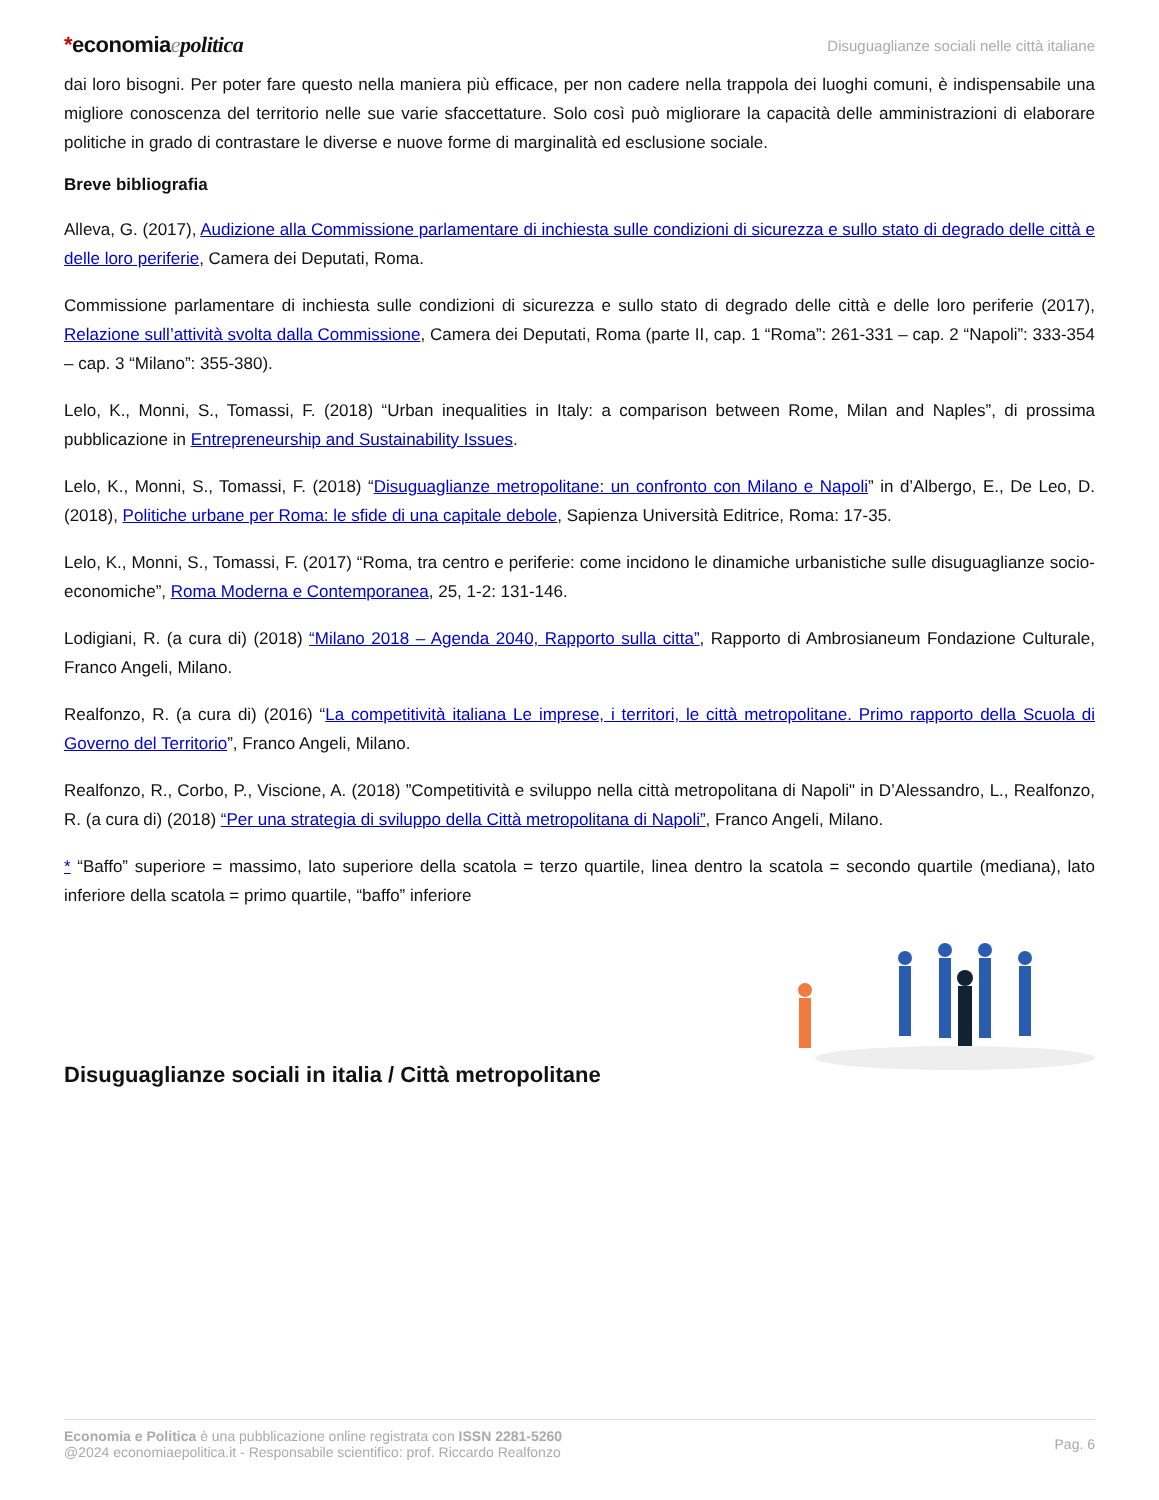*economiaepolitica
Disuguaglianze sociali nelle città italiane
dai loro bisogni. Per poter fare questo nella maniera più efficace, per non cadere nella trappola dei luoghi comuni, è indispensabile una migliore conoscenza del territorio nelle sue varie sfaccettature. Solo così può migliorare la capacità delle amministrazioni di elaborare politiche in grado di contrastare le diverse e nuove forme di marginalità ed esclusione sociale.
Breve bibliografia
Alleva, G. (2017), Audizione alla Commissione parlamentare di inchiesta sulle condizioni di sicurezza e sullo stato di degrado delle città e delle loro periferie, Camera dei Deputati, Roma.
Commissione parlamentare di inchiesta sulle condizioni di sicurezza e sullo stato di degrado delle città e delle loro periferie (2017), Relazione sull’attività svolta dalla Commissione, Camera dei Deputati, Roma (parte II, cap. 1 “Roma”: 261-331 – cap. 2 “Napoli”: 333-354 – cap. 3 “Milano”: 355-380).
Lelo, K., Monni, S., Tomassi, F. (2018) “Urban inequalities in Italy: a comparison between Rome, Milan and Naples”, di prossima pubblicazione in Entrepreneurship and Sustainability Issues.
Lelo, K., Monni, S., Tomassi, F. (2018) “Disuguaglianze metropolitane: un confronto con Milano e Napoli” in d’Albergo, E., De Leo, D. (2018), Politiche urbane per Roma: le sfide di una capitale debole, Sapienza Università Editrice, Roma: 17-35.
Lelo, K., Monni, S., Tomassi, F. (2017) “Roma, tra centro e periferie: come incidono le dinamiche urbanistiche sulle disuguaglianze socio-economiche”, Roma Moderna e Contemporanea, 25, 1-2: 131-146.
Lodigiani, R. (a cura di) (2018) “Milano 2018 – Agenda 2040, Rapporto sulla citta”, Rapporto di Ambrosianeum Fondazione Culturale, Franco Angeli, Milano.
Realfonzo, R. (a cura di) (2016) “La competitività italiana Le imprese, i territori, le città metropolitane. Primo rapporto della Scuola di Governo del Territorio”, Franco Angeli, Milano.
Realfonzo, R., Corbo, P., Viscione, A. (2018) ”Competitività e sviluppo nella città metropolitana di Napoli" in D’Alessandro, L., Realfonzo, R. (a cura di) (2018) “Per una strategia di sviluppo della Città metropolitana di Napoli”, Franco Angeli, Milano.
* “Baffo” superiore = massimo, lato superiore della scatola = terzo quartile, linea dentro la scatola = secondo quartile (mediana), lato inferiore della scatola = primo quartile, “baffo” inferiore
Disuguaglianze sociali in italia / Città metropolitane
Economia e Politica è una pubblicazione online registrata con ISSN 2281-5260
@2024 economiaepolitica.it - Responsabile scientifico: prof. Riccardo Realfonzo
Pag. 6